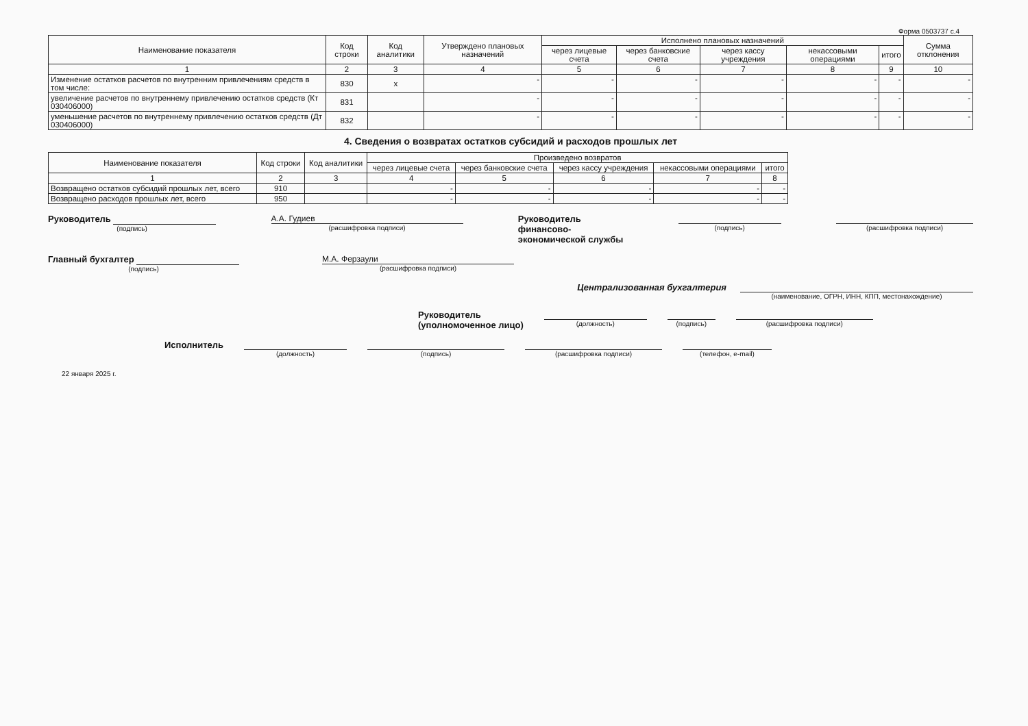Форма 0503737 с.4
| Наименование показателя | Код строки | Код аналитики | Утверждено плановых назначений | Исполнено плановых назначений | | | | | Сумма отклонения |
| --- | --- | --- | --- | --- | --- | --- | --- | --- | --- |
| | | | | через лицевые счета | через банковские счета | через кассу учреждения | некассовыми операциями | итого | |
| 1 | 2 | 3 | 4 | 5 | 6 | 7 | 8 | 9 | 10 |
| Изменение остатков расчетов по внутренним привлечениям средств в том числе: | 830 | x | - | - | - | - | - | - | - |
| увеличение расчетов по внутреннему привлечению остатков средств (Кт 030406000) | 831 | | - | - | - | - | - | - | - |
| уменьшение расчетов по внутреннему привлечению остатков средств (Дт 030406000) | 832 | | - | - | - | - | - | - | - |
4. Сведения о возвратах остатков субсидий и расходов прошлых лет
| Наименование показателя | Код строки | Код аналитики | Произведено возвратов | | | | |
| --- | --- | --- | --- | --- | --- | --- | --- |
| | | | через лицевые счета | через банковские счета | через кассу учреждения | некассовыми операциями | итого |
| 1 | 2 | 3 | 4 | 5 | 6 | 7 | 8 |
| Возвращено остатков субсидий прошлых лет, всего | 910 | | - | - | - | - | - |
| Возвращено расходов прошлых лет, всего | 950 | | - | - | - | - | - |
Руководитель
(подпись)
А.А. Гудиев
(расшифровка подписи)
Руководитель
финансово-
экономической службы
(подпись) (расшифровка подписи)
Главный бухгалтер
(подпись)
М.А. Ферзаули
(расшифровка подписи)
Централизованная бухгалтерия
(наименование, ОГРН, ИНН, КПП, местонахождение)
Руководитель
(уполномоченное лицо)
(должность) (подпись) (расшифровка подписи)
Исполнитель
(должность) (подпись) (расшифровка подписи) (телефон, e-mail)
22 января 2025 г.